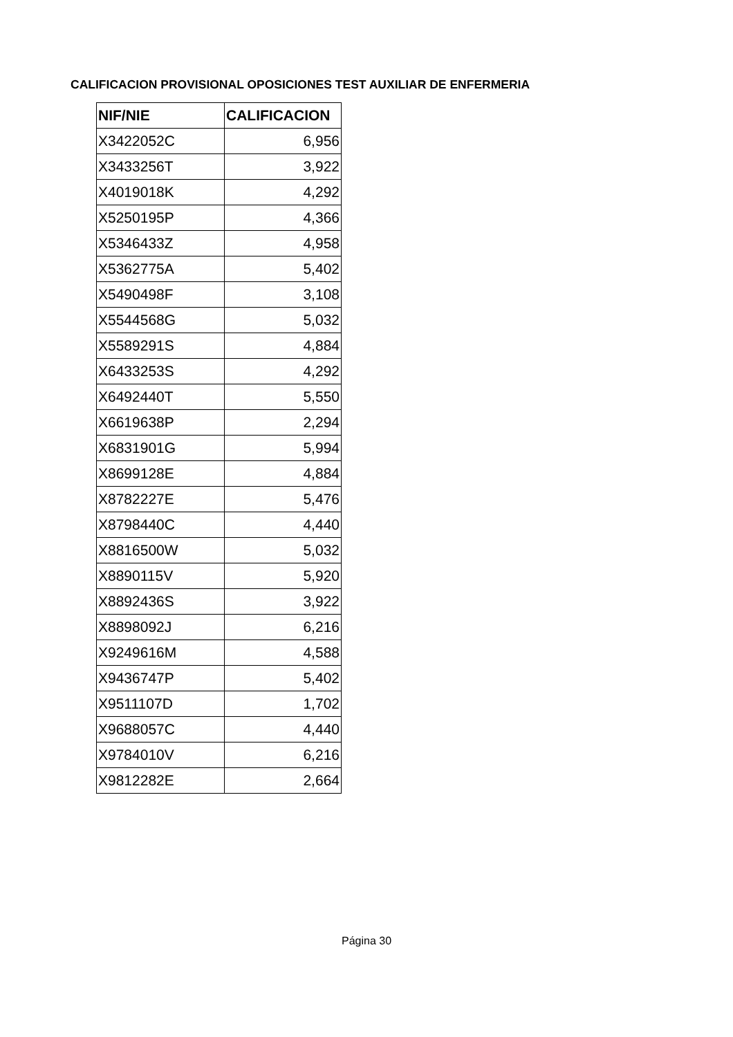CALIFICACION PROVISIONAL OPOSICIONES TEST AUXILIAR DE ENFERMERIA
| NIF/NIE | CALIFICACION |
| --- | --- |
| X3422052C | 6,956 |
| X3433256T | 3,922 |
| X4019018K | 4,292 |
| X5250195P | 4,366 |
| X5346433Z | 4,958 |
| X5362775A | 5,402 |
| X5490498F | 3,108 |
| X5544568G | 5,032 |
| X5589291S | 4,884 |
| X6433253S | 4,292 |
| X6492440T | 5,550 |
| X6619638P | 2,294 |
| X6831901G | 5,994 |
| X8699128E | 4,884 |
| X8782227E | 5,476 |
| X8798440C | 4,440 |
| X8816500W | 5,032 |
| X8890115V | 5,920 |
| X8892436S | 3,922 |
| X8898092J | 6,216 |
| X9249616M | 4,588 |
| X9436747P | 5,402 |
| X9511107D | 1,702 |
| X9688057C | 4,440 |
| X9784010V | 6,216 |
| X9812282E | 2,664 |
Página 30